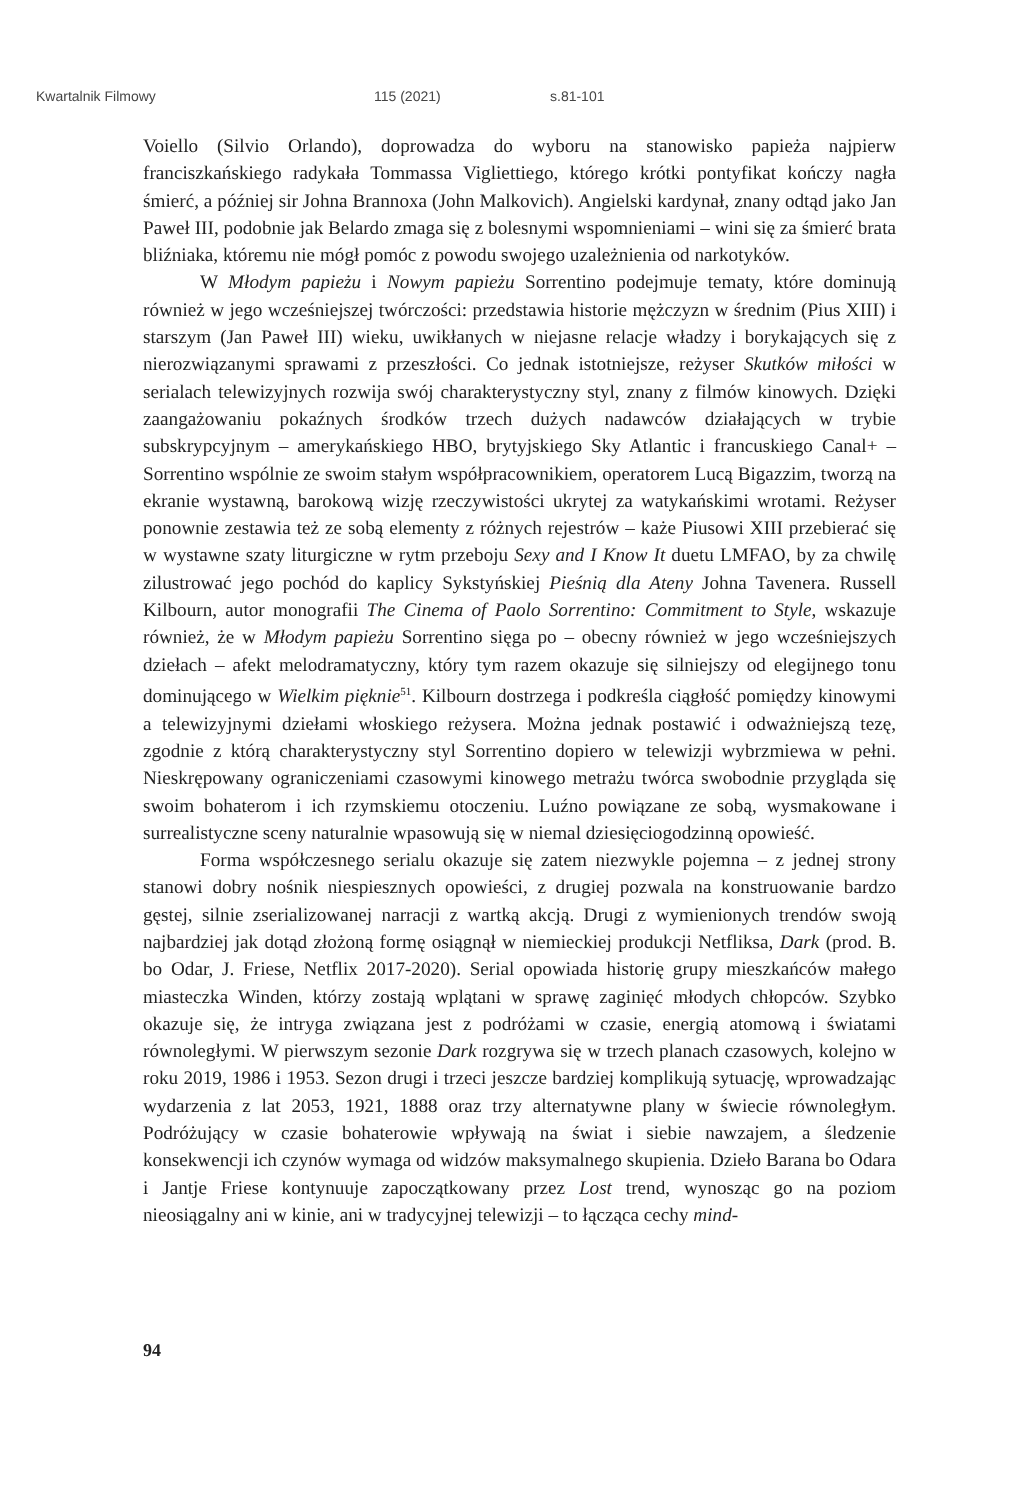Kwartalnik Filmowy 115 (2021) s.81-101
Voiello (Silvio Orlando), doprowadza do wyboru na stanowisko papieża najpierw franciszkańskiego radykała Tommassa Vigliettiego, którego krótki pontyfikat kończy nagła śmierć, a później sir Johna Brannoxa (John Malkovich). Angielski kardynał, znany odtąd jako Jan Paweł III, podobnie jak Belardo zmaga się z bolesnymi wspomnieniami – wini się za śmierć brata bliźniaka, któremu nie mógł pomóc z powodu swojego uzależnienia od narkotyków.
W Młodym papieżu i Nowym papieżu Sorrentino podejmuje tematy, które dominują również w jego wcześniejszej twórczości: przedstawia historie mężczyzn w średnim (Pius XIII) i starszym (Jan Paweł III) wieku, uwikłanych w niejasne relacje władzy i borykających się z nierozwiązanymi sprawami z przeszłości. Co jednak istotniejsze, reżyser Skutków miłości w serialach telewizyjnych rozwija swój charakterystyczny styl, znany z filmów kinowych. Dzięki zaangażowaniu pokaźnych środków trzech dużych nadawców działających w trybie subskrypcyjnym – amerykańskiego HBO, brytyjskiego Sky Atlantic i francuskiego Canal+ – Sorrentino wspólnie ze swoim stałym współpracownikiem, operatorem Lucą Bigazzim, tworzą na ekranie wystawną, barokową wizję rzeczywistości ukrytej za watykańskimi wrotami. Reżyser ponownie zestawia też ze sobą elementy z różnych rejestrów – każe Piusowi XIII przebierać się w wystawne szaty liturgiczne w rytm przeboju Sexy and I Know It duetu LMFAO, by za chwilę zilustrować jego pochód do kaplicy Sykstyńskiej Pieśnią dla Ateny Johna Tavenera. Russell Kilbourn, autor monografii The Cinema of Paolo Sorrentino: Commitment to Style, wskazuje również, że w Młodym papieżu Sorrentino sięga po – obecny również w jego wcześniejszych dziełach – afekt melodramatyczny, który tym razem okazuje się silniejszy od elegijnego tonu dominującego w Wielkim pięknie<sup>51</sup>. Kilbourn dostrzega i podkreśla ciągłość pomiędzy kinowymi a telewizyjnymi dziełami włoskiego reżysera. Można jednak postawić i odważniejszą tezę, zgodnie z którą charakterystyczny styl Sorrentino dopiero w telewizji wybrzmiewa w pełni. Nieskrępowany ograniczeniami czasowymi kinowego metrażu twórca swobodnie przygląda się swoim bohaterom i ich rzymskiemu otoczeniu. Luźno powiązane ze sobą, wysmakowane i surrealistyczne sceny naturalnie wpasowują się w niemal dziesięciogodzinną opowieść.
Forma współczesnego serialu okazuje się zatem niezwykle pojemna – z jednej strony stanowi dobry nośnik niespiesznych opowieści, z drugiej pozwala na konstruowanie bardzo gęstej, silnie zserializowanej narracji z wartką akcją. Drugi z wymienionych trendów swoją najbardziej jak dotąd złożoną formę osiągnął w niemieckiej produkcji Netfliksa, Dark (prod. B. bo Odar, J. Friese, Netflix 2017-2020). Serial opowiada historię grupy mieszkańców małego miasteczka Winden, którzy zostają wplątani w sprawę zaginięć młodych chłopców. Szybko okazuje się, że intryga związana jest z podróżami w czasie, energią atomową i światami równoległymi. W pierwszym sezonie Dark rozgrywa się w trzech planach czasowych, kolejno w roku 2019, 1986 i 1953. Sezon drugi i trzeci jeszcze bardziej komplikują sytuację, wprowadzając wydarzenia z lat 2053, 1921, 1888 oraz trzy alternatywne plany w świecie równoległym. Podróżujący w czasie bohaterowie wpływają na świat i siebie nawzajem, a śledzenie konsekwencji ich czynów wymaga od widzów maksymalnego skupienia. Dzieło Barana bo Odara i Jantje Friese kontynuuje zapoczątkowany przez Lost trend, wynosząc go na poziom nieosiągalny ani w kinie, ani w tradycyjnej telewizji – to łącząca cechy mind-
94